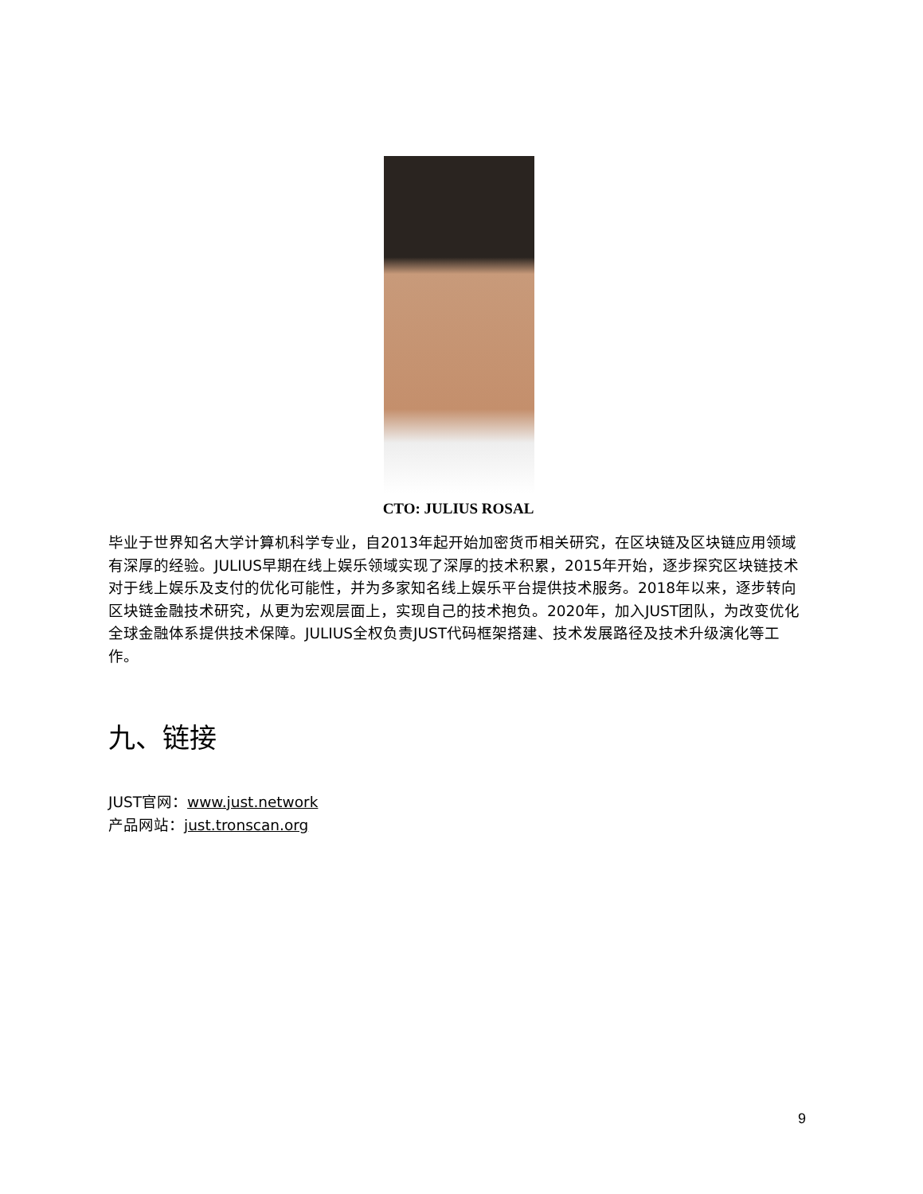CTO: JULIUS ROSAL
毕业于世界知名大学计算机科学专业，自2013年起开始加密货币相关研究，在区块链及区块链应用领域有深厚的经验。JULIUS早期在线上娱乐领域实现了深厚的技术积累，2015年开始，逐步探究区块链技术对于线上娱乐及支付的优化可能性，并为多家知名线上娱乐平台提供技术服务。2018年以来，逐步转向区块链金融技术研究，从更为宏观层面上，实现自己的技术抱负。2020年，加入JUST团队，为改变优化全球金融体系提供技术保障。JULIUS全权负责JUST代码框架搭建、技术发展路径及技术升级演化等工作。
九、链接
JUST官网：www.just.network
产品网站：just.tronscan.org
9